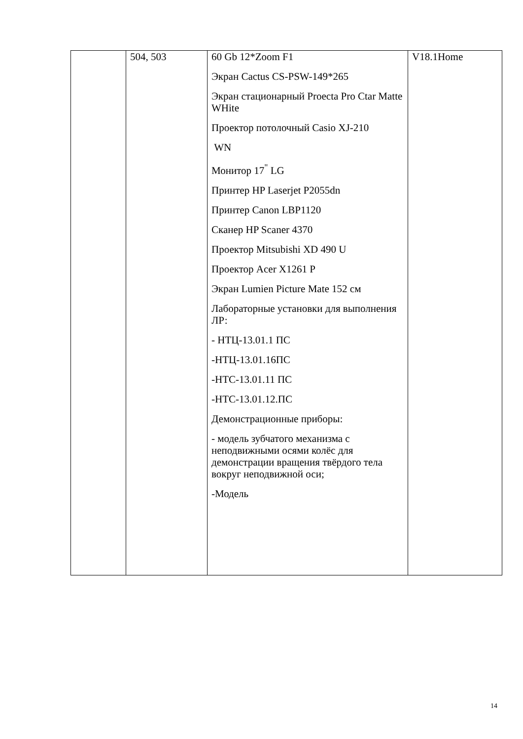| | 504, 503 | 60 Gb 12*Zoom F1 Экран Cactus CS-PSW-149*265 Экран стационарный Proecta Pro Ctar Matte WHite Проектор потолочный Casio XJ-210 WN Монитор 17<sup>"</sup> LG Принтер HP Laserjet P2055dn Принтер Canon LBP1120 Сканер HP Scaner 4370 Проектор Mitsubishi XD 490 U Проектор Acer X1261 P Экран Lumien Picture Mate 152 см Лабораторные установки для выполнения ЛР: - НТЦ-13.01.1 ПС -НТЦ-13.01.16ПС -НТС-13.01.11 ПС -НТС-13.01.12.ПС Демонстрационные приборы: - модель зубчатого механизма с неподвижными осями колёс для демонстрации вращения твёрдого тела вокруг неподвижной оси; -Модель | V18.1Home |
14